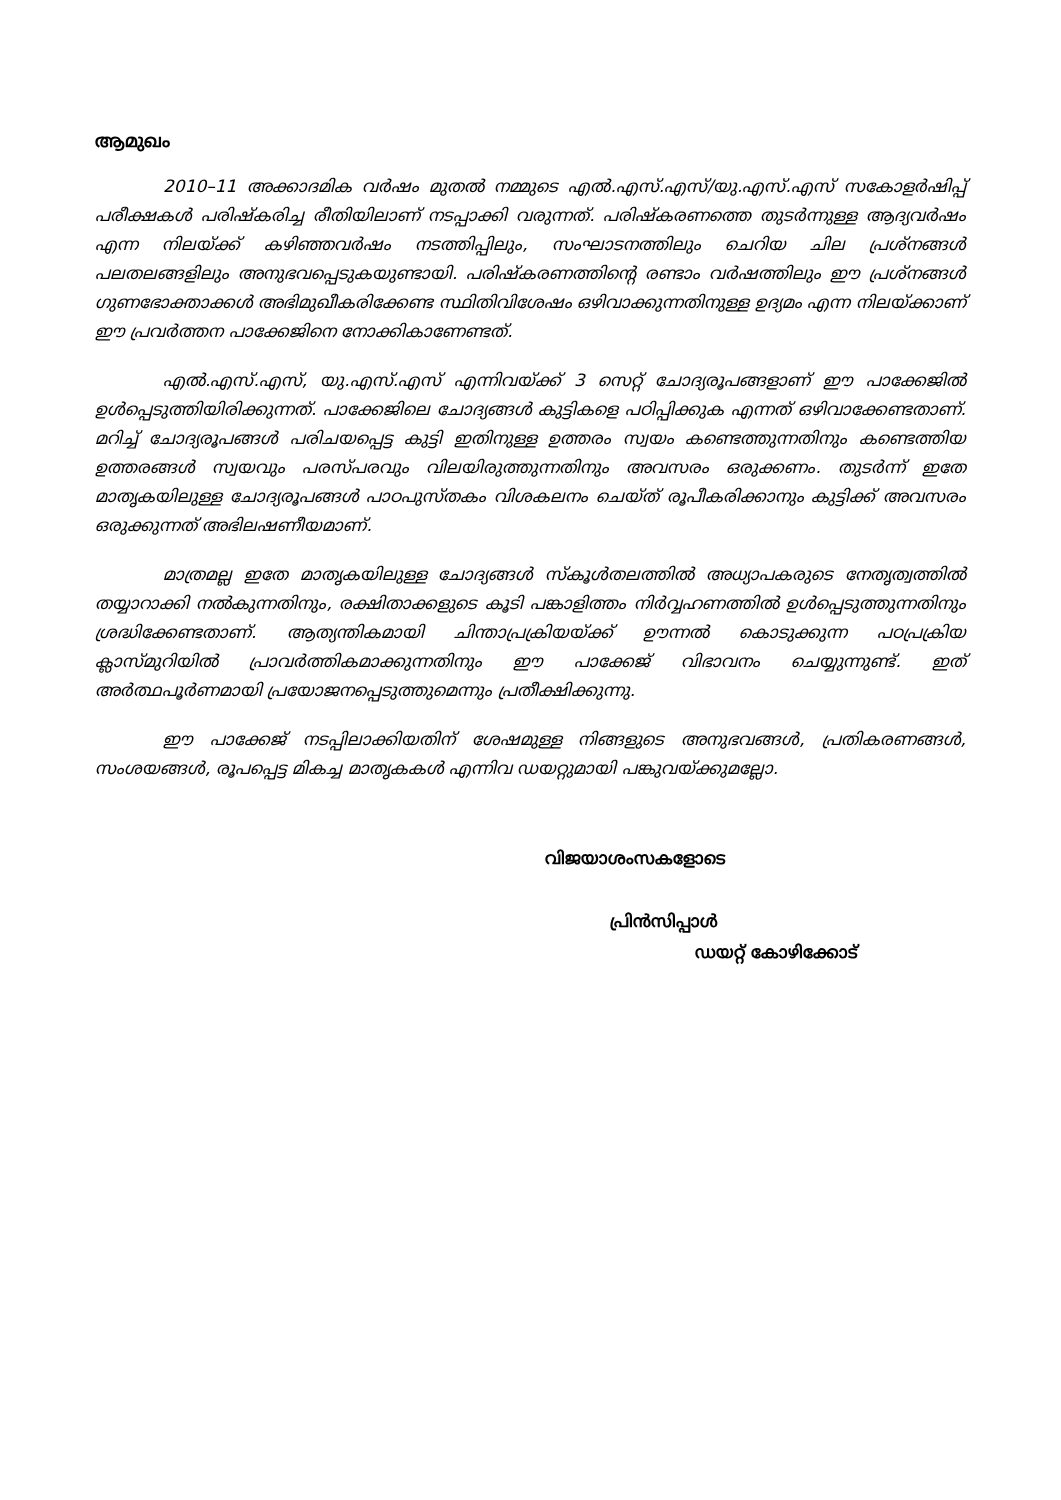ആമുഖം
2010–11 അക്കാദമിക വർഷം മുതൽ നമ്മുടെ എൽ.എസ്.എസ്/യു.എസ്.എസ് സകോളർഷിപ്പ് പരീക്ഷകൾ പരിഷ്കരിച്ച രീതിയിലാണ് നടപ്പാക്കി വരുന്നത്. പരിഷ്കരണത്തെ തുടർന്നുള്ള ആദ്യവർഷം എന്ന നിലയ്ക്ക് കഴിഞ്ഞവർഷം നടത്തിപ്പിലും, സംഘാടനത്തിലും ചെറിയ ചില പ്രശ്നങ്ങൾ പലതലങ്ങളിലും അനുഭവപ്പെടുകയുണ്ടായി. പരിഷ്കരണത്തിന്റെ രണ്ടാം വർഷത്തിലും ഈ പ്രശ്നങ്ങൾ ഗുണഭോക്താക്കൾ അഭിമുഖീകരിക്കേണ്ട സ്ഥിതിവിശേഷം ഒഴിവാക്കുന്നതിനുള്ള ഉദ്യമം എന്ന നിലയ്ക്കാണ് ഈ പ്രവർത്തന പാക്കേജിനെ നോക്കികാണേണ്ടത്.
എൽ.എസ്.എസ്, യു.എസ്.എസ് എന്നിവയ്ക്ക് 3 സെറ്റ് ചോദ്യരൂപങ്ങളാണ് ഈ പാക്കേജിൽ ഉൾപ്പെടുത്തിയിരിക്കുന്നത്. പാക്കേജിലെ ചോദ്യങ്ങൾ കുട്ടികളെ പഠിപ്പിക്കുക എന്നത് ഒഴിവാക്കേണ്ടതാണ്. മറിച്ച് ചോദ്യരൂപങ്ങൾ പരിചയപ്പെട്ട കുട്ടി ഇതിനുള്ള ഉത്തരം സ്വയം കണ്ടെത്തുന്നതിനും കണ്ടെത്തിയ ഉത്തരങ്ങൾ സ്വയവും പരസ്പരവും വിലയിരുത്തുന്നതിനും അവസരം ഒരുക്കണം. തുടർന്ന് ഇതേ മാതൃകയിലുള്ള ചോദ്യരൂപങ്ങൾ പാഠപുസ്തകം വിശകലനം ചെയ്ത് രൂപീകരിക്കാനും കുട്ടിക്ക് അവസരം ഒരുക്കുന്നത് അഭിലഷണീയമാണ്.
മാത്രമല്ല ഇതേ മാതൃകയിലുള്ള ചോദ്യങ്ങൾ സ്കൂൾതലത്തിൽ അധ്യാപകരുടെ നേതൃത്വത്തിൽ തയ്യാറാക്കി നൽകുന്നതിനും, രക്ഷിതാക്കളുടെ കൂടി പങ്കാളിത്തം നിർവ്വഹണത്തിൽ ഉൾപ്പെടുത്തുന്നതിനും ശ്രദ്ധിക്കേണ്ടതാണ്. ആത്യന്തികമായി ചിന്താപ്രക്രിയയ്ക്ക് ഊന്നൽ കൊടുക്കുന്ന പഠപ്രക്രിയ ക്ലാസ്മുറിയിൽ പ്രാവർത്തികമാക്കുന്നതിനും ഈ പാക്കേജ് വിഭാവനം ചെയ്യുന്നുണ്ട്. ഇത് അർത്ഥപൂർണമായി പ്രയോജനപ്പെടുത്തുമെന്നും പ്രതീക്ഷിക്കുന്നു.
ഈ പാക്കേജ് നടപ്പിലാക്കിയതിന് ശേഷമുള്ള നിങ്ങളുടെ അനുഭവങ്ങൾ, പ്രതികരണങ്ങൾ, സംശയങ്ങൾ, രൂപപ്പെട്ട മികച്ച മാതൃകകൾ എന്നിവ ഡയറ്റുമായി പങ്കുവയ്ക്കുമല്ലോ.
വിജയാശംസകളോടെ
പ്രിൻസിപ്പാൾ
ഡയറ്റ് കോഴിക്കോട്